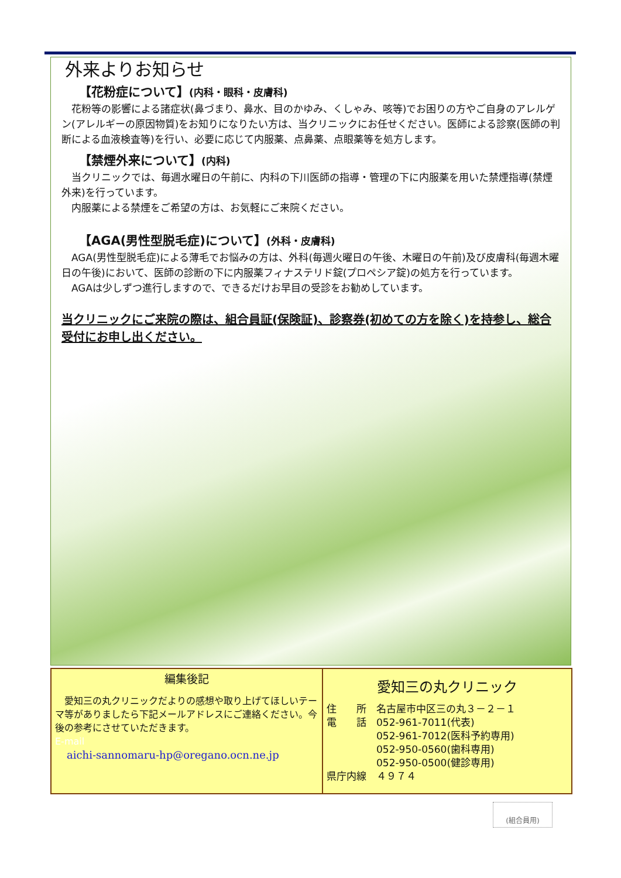外来よりお知らせ
【花粉症について】(内科・眼科・皮膚科)
　花粉等の影響による諸症状(鼻づまり、鼻水、目のかゆみ、くしゃみ、咳等)でお困りの方やご自身のアレルゲン(アレルギーの原因物質)をお知りになりたい方は、当クリニックにお任せください。医師による診察(医師の判断による血液検査等)を行い、必要に応じて内服薬、点鼻薬、点眼薬等を処方します。
【禁煙外来について】(内科)
　当クリニックでは、毎週水曜日の午前に、内科の下川医師の指導・管理の下に内服薬を用いた禁煙指導(禁煙外来)を行っています。
　内服薬による禁煙をご希望の方は、お気軽にご来院ください。
【AGA(男性型脱毛症)について】(外科・皮膚科)
　AGA(男性型脱毛症)による薄毛でお悩みの方は、外科(毎週火曜日の午後、木曜日の午前)及び皮膚科(毎週木曜日の午後)において、医師の診断の下に内服薬フィナステリド錠(プロペシア錠)の処方を行っています。
　AGAは少しずつ進行しますので、できるだけお早目の受診をお勧めしています。
当クリニックにご来院の際は、組合員証(保険証)、診察券(初めての方を除く)を持参し、総合受付にお申し出ください。
編集後記
　愛知三の丸クリニックだよりの感想や取り上げてほしいテーマ等がありましたら下記メールアドレスにご連絡ください。今後の参考にさせていただきます。
E-mail
aichi-sannomaru-hp@oregano.ocn.ne.jp
愛知三の丸クリニック
住　　所　名古屋市中区三の丸３－２－１
電　　話　052-961-7011(代表)
　　　　　052-961-7012(医科予約専用)
　　　　　052-950-0560(歯科専用)
　　　　　052-950-0500(健診専用)
県庁内線　４９７４
(組合員用)